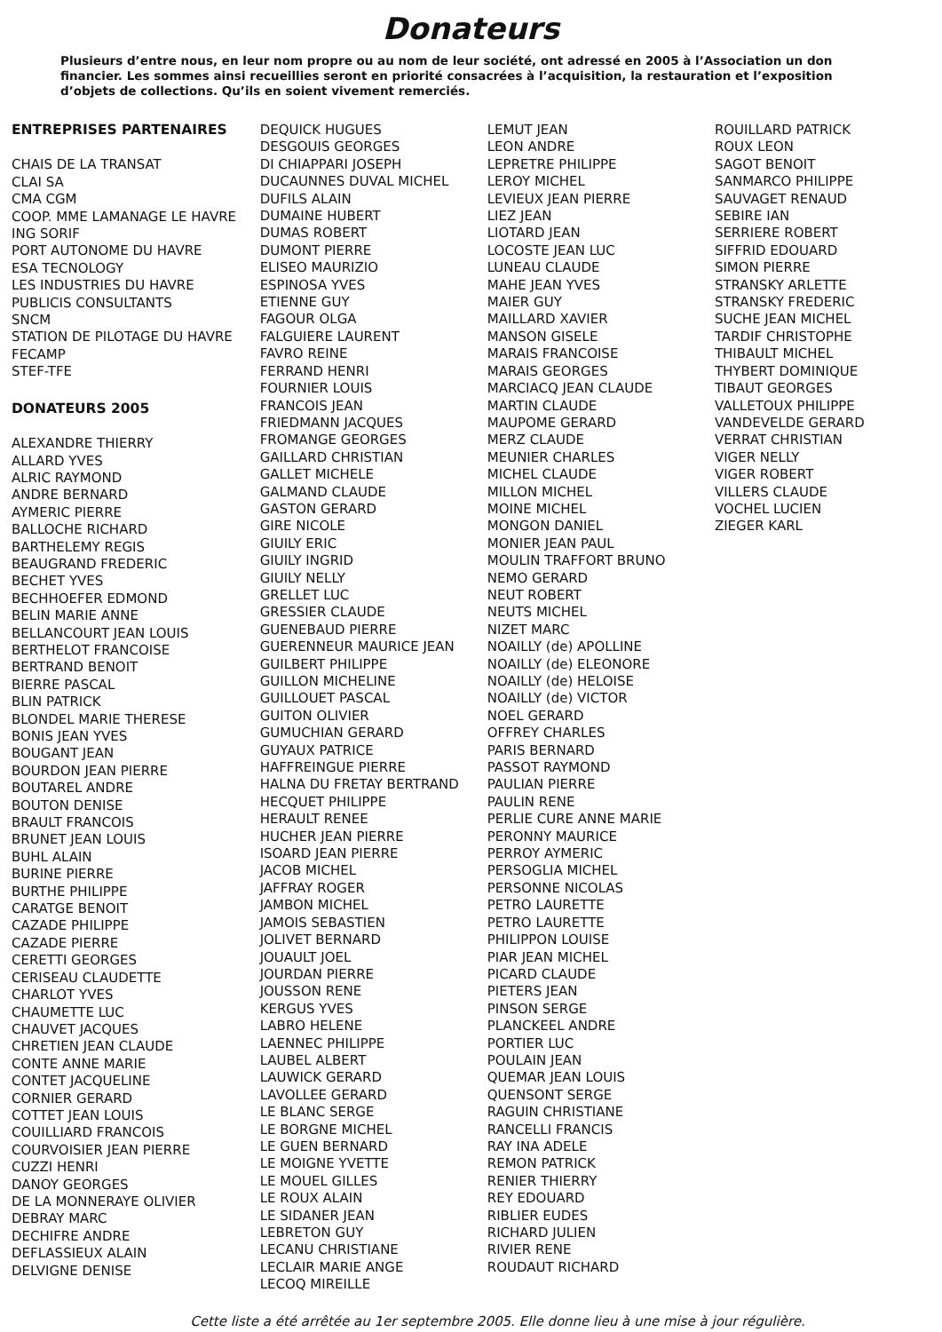Donateurs
Plusieurs d’entre nous, en leur nom propre ou au nom de leur société, ont adressé en 2005 à l’Association un don financier. Les sommes ainsi recueillies seront en priorité consacrées à l’acquisition, la restauration et l’exposition d’objets de collections. Qu’ils en soient vivement remerciés.
ENTREPRISES PARTENAIRES
CHAIS DE LA TRANSAT
CLAI SA
CMA CGM
COOP. MME LAMANAGE LE HAVRE
ING SORIF
PORT AUTONOME DU HAVRE
ESA TECNOLOGY
LES INDUSTRIES DU HAVRE
PUBLICIS CONSULTANTS
SNCM
STATION DE PILOTAGE DU HAVRE
FECAMP
STEF-TFE
DONATEURS 2005
ALEXANDRE THIERRY
ALLARD YVES
ALRIC RAYMOND
ANDRE BERNARD
AYMERIC PIERRE
BALLOCHE RICHARD
BARTHELEMY REGIS
BEAUGRAND FREDERIC
BECHET YVES
BECHHOEFER EDMOND
BELIN MARIE ANNE
BELLANCOURT JEAN LOUIS
BERTHELOT FRANCOISE
BERTRAND BENOIT
BIERRE PASCAL
BLIN PATRICK
BLONDEL MARIE THERESE
BONIS JEAN YVES
BOUGANT JEAN
BOURDON JEAN PIERRE
BOUTAREL ANDRE
BOUTON DENISE
BRAULT FRANCOIS
BRUNET JEAN LOUIS
BUHL ALAIN
BURINE PIERRE
BURTHE PHILIPPE
CARATGE BENOIT
CAZADE PHILIPPE
CAZADE PIERRE
CERETTI GEORGES
CERISEAU CLAUDETTE
CHARLOT YVES
CHAUMETTE LUC
CHAUVET JACQUES
CHRETIEN JEAN CLAUDE
CONTE ANNE MARIE
CONTET JACQUELINE
CORNIER GERARD
COTTET JEAN LOUIS
COUILLIARD FRANCOIS
COURVOISIER JEAN PIERRE
CUZZI HENRI
DANOY GEORGES
DE LA MONNERAYE OLIVIER
DEBRAY MARC
DECHIFRE ANDRE
DEFLASSIEUX ALAIN
DELVIGNE DENISE
DEQUICK HUGUES
DESGOUIS GEORGES
DI CHIAPPARI JOSEPH
DUCAUNNES DUVAL MICHEL
DUFILS ALAIN
DUMAINE HUBERT
DUMAS ROBERT
DUMONT PIERRE
ELISEO MAURIZIO
ESPINOSA YVES
ETIENNE GUY
FAGOUR OLGA
FALGUIERE LAURENT
FAVRO REINE
FERRAND HENRI
FOURNIER LOUIS
FRANCOIS JEAN
FRIEDMANN JACQUES
FROMANGE GEORGES
GAILLARD CHRISTIAN
GALLET MICHELE
GALMAND CLAUDE
GASTON GERARD
GIRE NICOLE
GIUILY ERIC
GIUILY INGRID
GIUILY NELLY
GRELLET LUC
GRESSIER CLAUDE
GUENEBAUD PIERRE
GUERENNEUR MAURICE JEAN
GUILBERT PHILIPPE
GUILLON MICHELINE
GUILLOUET PASCAL
GUITON OLIVIER
GUMUCHIAN GERARD
GUYAUX PATRICE
HAFFREINGUE PIERRE
HALNA DU FRETAY BERTRAND
HECQUET PHILIPPE
HERAULT RENEE
HUCHER JEAN PIERRE
ISOARD JEAN PIERRE
JACOB MICHEL
JAFFRAY ROGER
JAMBON MICHEL
JAMOIS SEBASTIEN
JOLIVET BERNARD
JOUAULT JOEL
JOURDAN PIERRE
JOUSSON RENE
KERGUS YVES
LABRO HELENE
LAENNEC PHILIPPE
LAUBEL ALBERT
LAUWICK GERARD
LAVOLLEE GERARD
LE BLANC SERGE
LE BORGNE MICHEL
LE GUEN BERNARD
LE MOIGNE YVETTE
LE MOUEL GILLES
LE ROUX ALAIN
LE SIDANER JEAN
LEBRETON GUY
LECANU CHRISTIANE
LECLAIR MARIE ANGE
LECOQ MIREILLE
LEMUT JEAN
LEON ANDRE
LEPRETRE PHILIPPE
LEROY MICHEL
LEVIEUX JEAN PIERRE
LIEZ JEAN
LIOTARD JEAN
LOCOSTE JEAN LUC
LUNEAU CLAUDE
MAHE JEAN YVES
MAIER GUY
MAILLARD XAVIER
MANSON GISELE
MARAIS FRANCOISE
MARAIS GEORGES
MARCIACQ JEAN CLAUDE
MARTIN CLAUDE
MAUPOME GERARD
MERZ CLAUDE
MEUNIER CHARLES
MICHEL CLAUDE
MILLON MICHEL
MOINE MICHEL
MONGON DANIEL
MONIER JEAN PAUL
MOULIN TRAFFORT BRUNO
NEMO GERARD
NEUT ROBERT
NEUTS MICHEL
NIZET MARC
NOAILLY (de) APOLLINE
NOAILLY (de) ELEONORE
NOAILLY (de) HELOISE
NOAILLY (de) VICTOR
NOEL GERARD
OFFREY CHARLES
PARIS BERNARD
PASSOT RAYMOND
PAULIAN PIERRE
PAULIN RENE
PERLIE CURE ANNE MARIE
PERONNY MAURICE
PERROY AYMERIC
PERSOGLIA MICHEL
PERSONNE NICOLAS
PETRO LAURETTE
PETRO LAURETTE
PHILIPPON LOUISE
PIAR JEAN MICHEL
PICARD CLAUDE
PIETERS JEAN
PINSON SERGE
PLANCKEEL ANDRE
PORTIER LUC
POULAIN JEAN
QUEMAR JEAN LOUIS
QUENSONT SERGE
RAGUIN CHRISTIANE
RANCELLI FRANCIS
RAY INA ADELE
REMON PATRICK
RENIER THIERRY
REY EDOUARD
RIBLIER EUDES
RICHARD JULIEN
RIVIER RENE
ROUDAUT RICHARD
ROUILLARD PATRICK
ROUX LEON
SAGOT BENOIT
SANMARCO PHILIPPE
SAUVAGET RENAUD
SEBIRE IAN
SERRIERE ROBERT
SIFFRID EDOUARD
SIMON PIERRE
STRANSKY ARLETTE
STRANSKY FREDERIC
SUCHE JEAN MICHEL
TARDIF CHRISTOPHE
THIBAULT MICHEL
THYBERT DOMINIQUE
TIBAUT GEORGES
VALLETOUX PHILIPPE
VANDEVELDE GERARD
VERRAT CHRISTIAN
VIGER NELLY
VIGER ROBERT
VILLERS CLAUDE
VOCHEL LUCIEN
ZIEGER KARL
Cette liste a été arrêtée au 1er septembre 2005. Elle donne lieu à une mise à jour régulière.